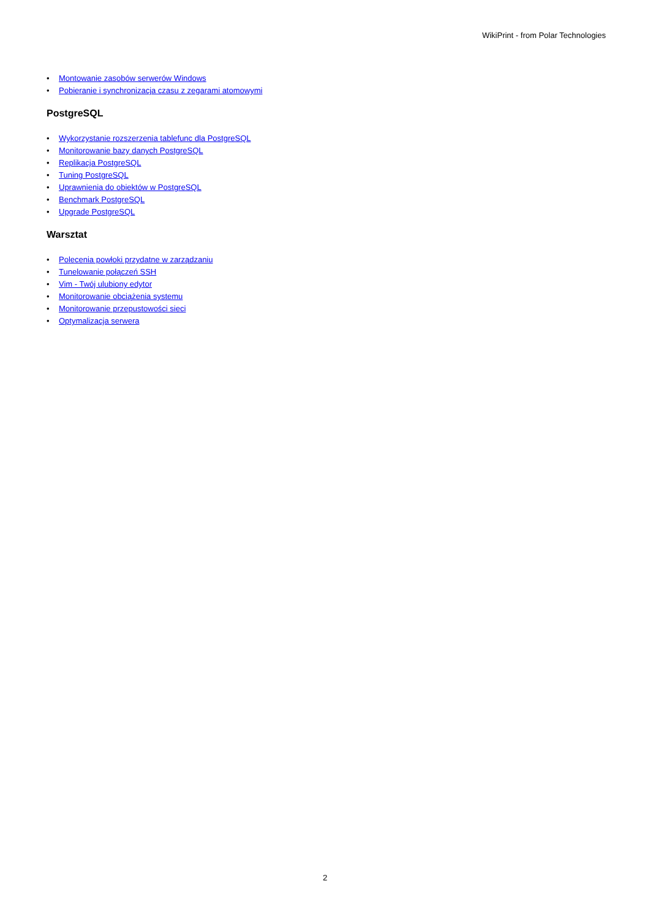WikiPrint - from Polar Technologies
• Montowanie zasobów serwerów Windows
• Pobieranie i synchronizacja czasu z zegarami atomowymi
PostgreSQL
• Wykorzystanie rozszerzenia tablefunc dla PostgreSQL
• Monitorowanie bazy danych PostgreSQL
• Replikacja PostgreSQL
• Tuning PostgreSQL
• Uprawnienia do obiektów w PostgreSQL
• Benchmark PostgreSQL
• Upgrade PostgreSQL
Warsztat
• Polecenia powłoki przydatne w zarządzaniu
• Tunelowanie połączeń SSH
• Vim - Twój ulubiony edytor
• Monitorowanie obciążenia systemu
• Monitorowanie przepustowości sieci
• Optymalizacja serwera
2